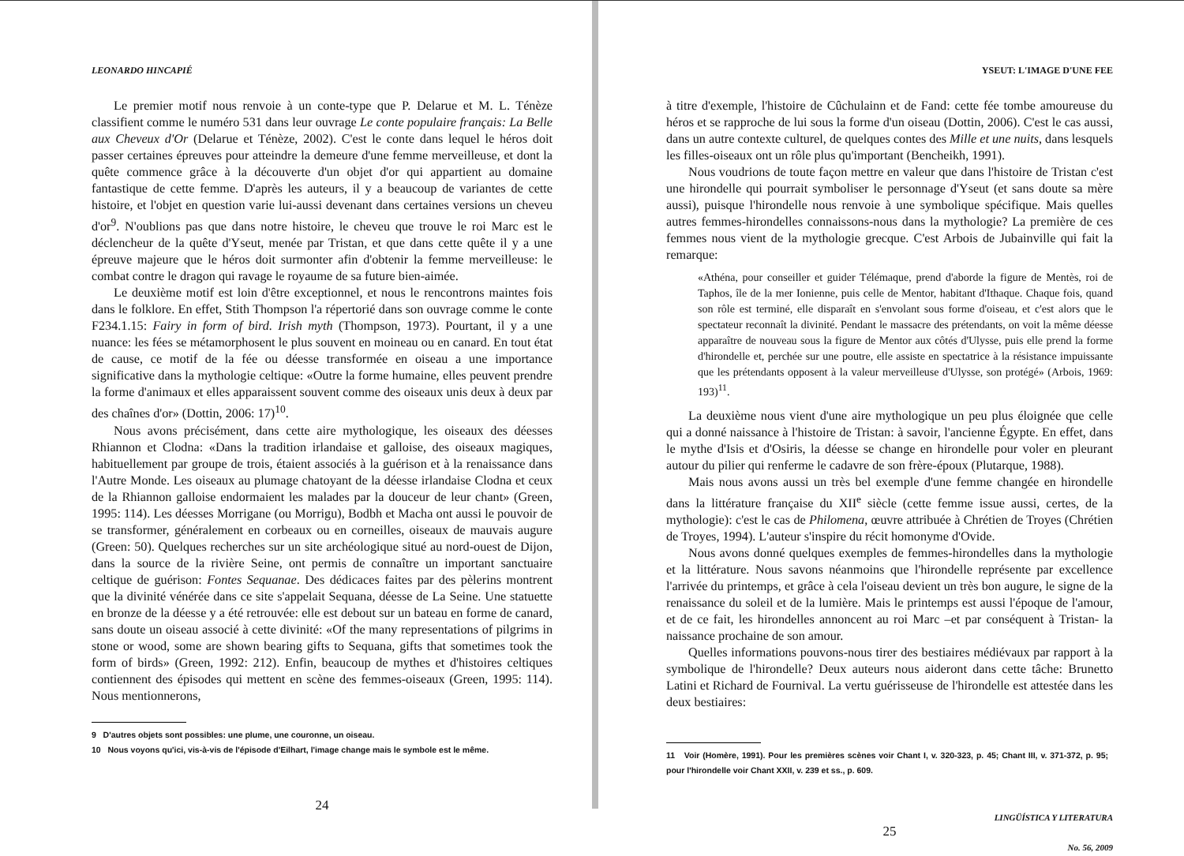LEONARDO HINCAPIÉ
Le premier motif nous renvoie à un conte-type que P. Delarue et M. L. Ténèze classifient comme le numéro 531 dans leur ouvrage Le conte populaire français: La Belle aux Cheveux d'Or (Delarue et Ténèze, 2002). C'est le conte dans lequel le héros doit passer certaines épreuves pour atteindre la demeure d'une femme merveilleuse, et dont la quête commence grâce à la découverte d'un objet d'or qui appartient au domaine fantastique de cette femme. D'après les auteurs, il y a beaucoup de variantes de cette histoire, et l'objet en question varie lui-aussi devenant dans certaines versions un cheveu d'or<sup>9</sup>. N'oublions pas que dans notre histoire, le cheveu que trouve le roi Marc est le déclencheur de la quête d'Yseut, menée par Tristan, et que dans cette quête il y a une épreuve majeure que le héros doit surmonter afin d'obtenir la femme merveilleuse: le combat contre le dragon qui ravage le royaume de sa future bien-aimée.
Le deuxième motif est loin d'être exceptionnel, et nous le rencontrons maintes fois dans le folklore. En effet, Stith Thompson l'a répertorié dans son ouvrage comme le conte F234.1.15: Fairy in form of bird. Irish myth (Thompson, 1973). Pourtant, il y a une nuance: les fées se métamorphosent le plus souvent en moineau ou en canard. En tout état de cause, ce motif de la fée ou déesse transformée en oiseau a une importance significative dans la mythologie celtique: «Outre la forme humaine, elles peuvent prendre la forme d'animaux et elles apparaissent souvent comme des oiseaux unis deux à deux par des chaînes d'or» (Dottin, 2006: 17)<sup>10</sup>.
Nous avons précisément, dans cette aire mythologique, les oiseaux des déesses Rhiannon et Clodna: «Dans la tradition irlandaise et galloise, des oiseaux magiques, habituellement par groupe de trois, étaient associés à la guérison et à la renaissance dans l'Autre Monde. Les oiseaux au plumage chatoyant de la déesse irlandaise Clodna et ceux de la Rhiannon galloise endormaient les malades par la douceur de leur chant» (Green, 1995: 114). Les déesses Morrigane (ou Morrigu), Bodbh et Macha ont aussi le pouvoir de se transformer, généralement en corbeaux ou en corneilles, oiseaux de mauvais augure (Green: 50). Quelques recherches sur un site archéologique situé au nord-ouest de Dijon, dans la source de la rivière Seine, ont permis de connaître un important sanctuaire celtique de guérison: Fontes Sequanae. Des dédicaces faites par des pèlerins montrent que la divinité vénérée dans ce site s'appelait Sequana, déesse de La Seine. Une statuette en bronze de la déesse y a été retrouvée: elle est debout sur un bateau en forme de canard, sans doute un oiseau associé à cette divinité: «Of the many representations of pilgrims in stone or wood, some are shown bearing gifts to Sequana, gifts that sometimes took the form of birds» (Green, 1992: 212). Enfin, beaucoup de mythes et d'histoires celtiques contiennent des épisodes qui mettent en scène des femmes-oiseaux (Green, 1995: 114). Nous mentionnerons,
9 D'autres objets sont possibles: une plume, une couronne, un oiseau.
10 Nous voyons qu'ici, vis-à-vis de l'épisode d'Eilhart, l'image change mais le symbole est le même.
24
YSEUT: L'IMAGE D'UNE FEE
à titre d'exemple, l'histoire de Cûchulainn et de Fand: cette fée tombe amoureuse du héros et se rapproche de lui sous la forme d'un oiseau (Dottin, 2006). C'est le cas aussi, dans un autre contexte culturel, de quelques contes des Mille et une nuits, dans lesquels les filles-oiseaux ont un rôle plus qu'important (Bencheikh, 1991).
Nous voudrions de toute façon mettre en valeur que dans l'histoire de Tristan c'est une hirondelle qui pourrait symboliser le personnage d'Yseut (et sans doute sa mère aussi), puisque l'hirondelle nous renvoie à une symbolique spécifique. Mais quelles autres femmes-hirondelles connaissons-nous dans la mythologie? La première de ces femmes nous vient de la mythologie grecque. C'est Arbois de Jubainville qui fait la remarque:
«Athéna, pour conseiller et guider Télémaque, prend d'aborde la figure de Mentès, roi de Taphos, île de la mer Ionienne, puis celle de Mentor, habitant d'Ithaque. Chaque fois, quand son rôle est terminé, elle disparaît en s'envolant sous forme d'oiseau, et c'est alors que le spectateur reconnaît la divinité. Pendant le massacre des prétendants, on voit la même déesse apparaître de nouveau sous la figure de Mentor aux côtés d'Ulysse, puis elle prend la forme d'hirondelle et, perchée sur une poutre, elle assiste en spectatrice à la résistance impuissante que les prétendants opposent à la valeur merveilleuse d'Ulysse, son protégé» (Arbois, 1969: 193)<sup>11</sup>.
La deuxième nous vient d'une aire mythologique un peu plus éloignée que celle qui a donné naissance à l'histoire de Tristan: à savoir, l'ancienne Égypte. En effet, dans le mythe d'Isis et d'Osiris, la déesse se change en hirondelle pour voler en pleurant autour du pilier qui renferme le cadavre de son frère-époux (Plutarque, 1988).
Mais nous avons aussi un très bel exemple d'une femme changée en hirondelle dans la littérature française du XII<sup>e</sup> siècle (cette femme issue aussi, certes, de la mythologie): c'est le cas de Philomena, œuvre attribuée à Chrétien de Troyes (Chrétien de Troyes, 1994). L'auteur s'inspire du récit homonyme d'Ovide.
Nous avons donné quelques exemples de femmes-hirondelles dans la mythologie et la littérature. Nous savons néanmoins que l'hirondelle représente par excellence l'arrivée du printemps, et grâce à cela l'oiseau devient un très bon augure, le signe de la renaissance du soleil et de la lumière. Mais le printemps est aussi l'époque de l'amour, et de ce fait, les hirondelles annoncent au roi Marc –et par conséquent à Tristan- la naissance prochaine de son amour.
Quelles informations pouvons-nous tirer des bestiaires médiévaux par rapport à la symbolique de l'hirondelle? Deux auteurs nous aideront dans cette tâche: Brunetto Latini et Richard de Fournival. La vertu guérisseuse de l'hirondelle est attestée dans les deux bestiaires:
11 Voir (Homère, 1991). Pour les premières scènes voir Chant I, v. 320-323, p. 45; Chant III, v. 371-372, p. 95; pour l'hirondelle voir Chant XXII, v. 239 et ss., p. 609.
LINGÜÍSTICA Y LITERATURA
25
No. 56, 2009